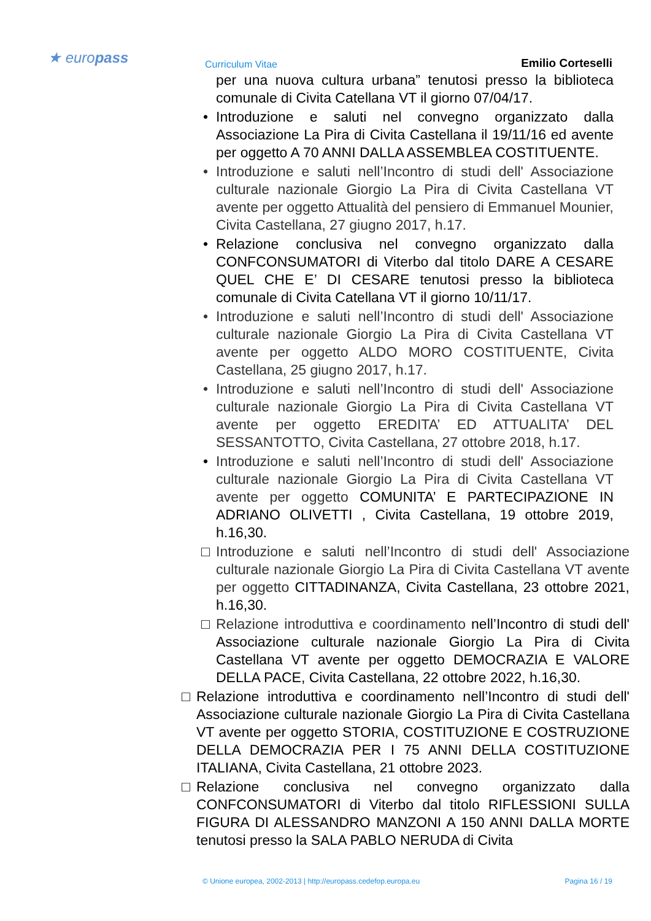★ europass Curriculum Vitae Emilio Corteselli
per una nuova cultura urbana” tenutosi presso la biblioteca comunale di Civita Catellana VT il giorno 07/04/17.
• Introduzione e saluti nel convegno organizzato dalla Associazione La Pira di Civita Castellana il 19/11/16 ed avente per oggetto A 70 ANNI DALLA ASSEMBLEA COSTITUENTE.
• Introduzione e saluti nell’Incontro di studi dell' Associazione culturale nazionale Giorgio La Pira di Civita Castellana VT avente per oggetto Attualità del pensiero di Emmanuel Mounier, Civita Castellana, 27 giugno 2017, h.17.
• Relazione conclusiva nel convegno organizzato dalla CONFCONSUMATORI di Viterbo dal titolo DARE A CESARE QUEL CHE E’ DI CESARE tenutosi presso la biblioteca comunale di Civita Catellana VT il giorno 10/11/17.
• Introduzione e saluti nell’Incontro di studi dell' Associazione culturale nazionale Giorgio La Pira di Civita Castellana VT avente per oggetto ALDO MORO COSTITUENTE, Civita Castellana, 25 giugno 2017, h.17.
• Introduzione e saluti nell’Incontro di studi dell' Associazione culturale nazionale Giorgio La Pira di Civita Castellana VT avente per oggetto EREDITA’ ED ATTUALITA’ DEL SESSANTOTTO, Civita Castellana, 27 ottobre 2018, h.17.
• Introduzione e saluti nell’Incontro di studi dell' Associazione culturale nazionale Giorgio La Pira di Civita Castellana VT avente per oggetto COMUNITA’ E PARTECIPAZIONE IN ADRIANO OLIVETTI , Civita Castellana, 19 ottobre 2019, h.16,30.
□ Introduzione e saluti nell’Incontro di studi dell' Associazione culturale nazionale Giorgio La Pira di Civita Castellana VT avente per oggetto CITTADINANZA, Civita Castellana, 23 ottobre 2021, h.16,30.
□ Relazione introduttiva e coordinamento nell’Incontro di studi dell' Associazione culturale nazionale Giorgio La Pira di Civita Castellana VT avente per oggetto DEMOCRAZIA E VALORE DELLA PACE, Civita Castellana, 22 ottobre 2022, h.16,30.
□ Relazione introduttiva e coordinamento nell’Incontro di studi dell' Associazione culturale nazionale Giorgio La Pira di Civita Castellana VT avente per oggetto STORIA, COSTITUZIONE E COSTRUZIONE DELLA DEMOCRAZIA PER I 75 ANNI DELLA COSTITUZIONE ITALIANA, Civita Castellana, 21 ottobre 2023.
□ Relazione conclusiva nel convegno organizzato dalla CONFCONSUMATORI di Viterbo dal titolo RIFLESSIONI SULLA FIGURA DI ALESSANDRO MANZONI A 150 ANNI DALLA MORTE tenutosi presso la SALA PABLO NERUDA di Civita
© Unione europea, 2002-2013 | http://europass.cedefop.europa.eu Pagina 16 / 19